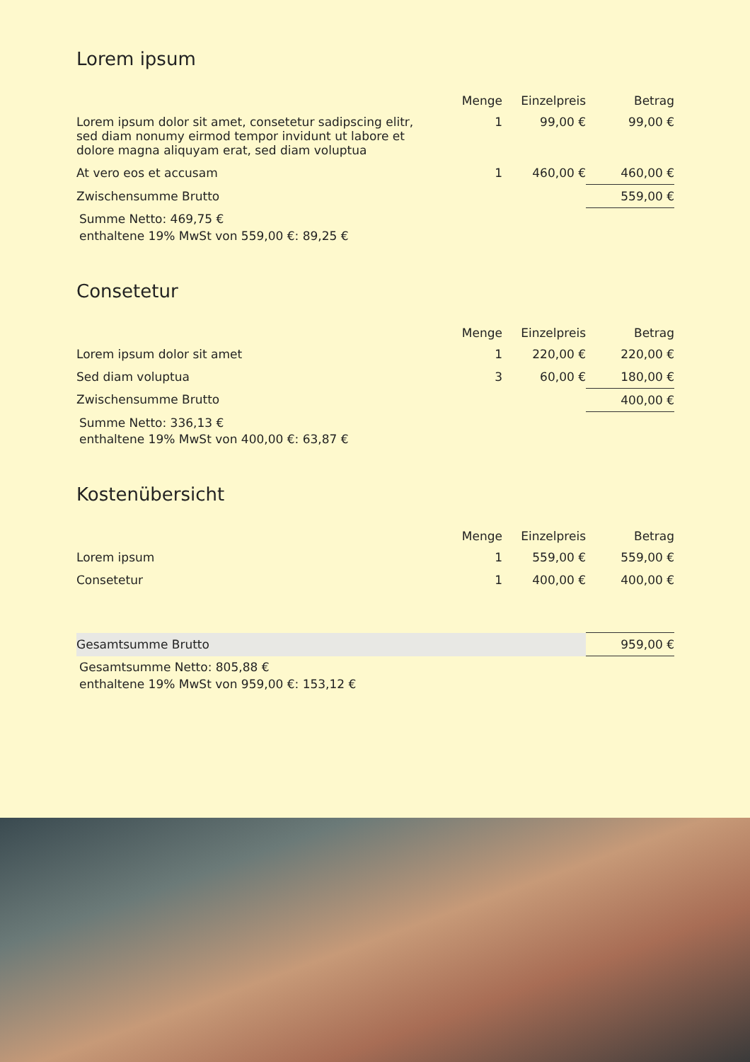Lorem ipsum
| | Menge | Einzelpreis | Betrag |
| --- | --- | --- | --- |
| Lorem ipsum dolor sit amet, consetetur sadipscing elitr, sed diam nonumy eirmod tempor invidunt ut labore et dolore magna aliquyam erat, sed diam voluptua | 1 | 99,00 € | 99,00 € |
| At vero eos et accusam | 1 | 460,00 € | 460,00 € |
| Zwischensumme Brutto | | | 559,00 € |
Summe Netto: 469,75 €
enthaltene 19% MwSt von 559,00 €: 89,25 €
Consetetur
| | Menge | Einzelpreis | Betrag |
| --- | --- | --- | --- |
| Lorem ipsum dolor sit amet | 1 | 220,00 € | 220,00 € |
| Sed diam voluptua | 3 | 60,00 € | 180,00 € |
| Zwischensumme Brutto | | | 400,00 € |
Summe Netto: 336,13 €
enthaltene 19% MwSt von 400,00 €: 63,87 €
Kostenübersicht
| | Menge | Einzelpreis | Betrag |
| --- | --- | --- | --- |
| Lorem ipsum | 1 | 559,00 € | 559,00 € |
| Consetetur | 1 | 400,00 € | 400,00 € |
| Gesamtsumme Brutto | 959,00 € |
Gesamtsumme Netto: 805,88 €
enthaltene 19% MwSt von 959,00 €: 153,12 €